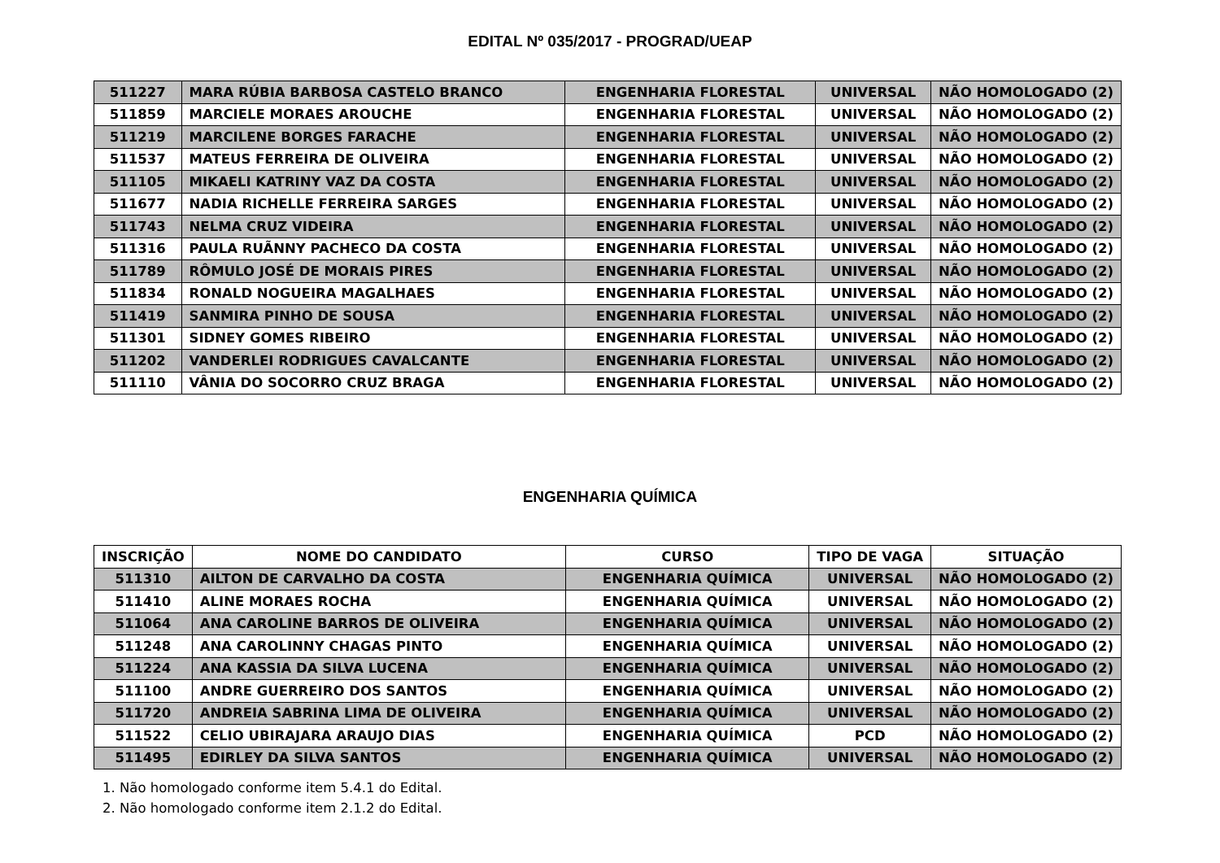EDITAL Nº 035/2017 - PROGRAD/UEAP
| 511227 | MARA RÚBIA BARBOSA CASTELO BRANCO | ENGENHARIA FLORESTAL | UNIVERSAL | NÃO HOMOLOGADO (2) |
| 511859 | MARCIELE MORAES AROUCHE | ENGENHARIA FLORESTAL | UNIVERSAL | NÃO HOMOLOGADO (2) |
| 511219 | MARCILENE BORGES FARACHE | ENGENHARIA FLORESTAL | UNIVERSAL | NÃO HOMOLOGADO (2) |
| 511537 | MATEUS FERREIRA DE OLIVEIRA | ENGENHARIA FLORESTAL | UNIVERSAL | NÃO HOMOLOGADO (2) |
| 511105 | MIKAELI KATRINY VAZ DA COSTA | ENGENHARIA FLORESTAL | UNIVERSAL | NÃO HOMOLOGADO (2) |
| 511677 | NADIA RICHELLE FERREIRA SARGES | ENGENHARIA FLORESTAL | UNIVERSAL | NÃO HOMOLOGADO (2) |
| 511743 | NELMA CRUZ VIDEIRA | ENGENHARIA FLORESTAL | UNIVERSAL | NÃO HOMOLOGADO (2) |
| 511316 | PAULA RUÃNNY PACHECO DA COSTA | ENGENHARIA FLORESTAL | UNIVERSAL | NÃO HOMOLOGADO (2) |
| 511789 | RÔMULO JOSÉ DE MORAIS PIRES | ENGENHARIA FLORESTAL | UNIVERSAL | NÃO HOMOLOGADO (2) |
| 511834 | RONALD NOGUEIRA MAGALHAES | ENGENHARIA FLORESTAL | UNIVERSAL | NÃO HOMOLOGADO (2) |
| 511419 | SANMIRA PINHO DE SOUSA | ENGENHARIA FLORESTAL | UNIVERSAL | NÃO HOMOLOGADO (2) |
| 511301 | SIDNEY GOMES RIBEIRO | ENGENHARIA FLORESTAL | UNIVERSAL | NÃO HOMOLOGADO (2) |
| 511202 | VANDERLEI RODRIGUES CAVALCANTE | ENGENHARIA FLORESTAL | UNIVERSAL | NÃO HOMOLOGADO (2) |
| 511110 | VÂNIA DO SOCORRO CRUZ BRAGA | ENGENHARIA FLORESTAL | UNIVERSAL | NÃO HOMOLOGADO (2) |
ENGENHARIA QUÍMICA
| INSCRIÇÃO | NOME DO CANDIDATO | CURSO | TIPO DE VAGA | SITUAÇÃO |
| --- | --- | --- | --- | --- |
| 511310 | AILTON DE CARVALHO DA COSTA | ENGENHARIA QUÍMICA | UNIVERSAL | NÃO HOMOLOGADO (2) |
| 511410 | ALINE MORAES ROCHA | ENGENHARIA QUÍMICA | UNIVERSAL | NÃO HOMOLOGADO (2) |
| 511064 | ANA CAROLINE BARROS DE OLIVEIRA | ENGENHARIA QUÍMICA | UNIVERSAL | NÃO HOMOLOGADO (2) |
| 511248 | ANA CAROLINNY CHAGAS PINTO | ENGENHARIA QUÍMICA | UNIVERSAL | NÃO HOMOLOGADO (2) |
| 511224 | ANA KASSIA DA SILVA LUCENA | ENGENHARIA QUÍMICA | UNIVERSAL | NÃO HOMOLOGADO (2) |
| 511100 | ANDRE GUERREIRO DOS SANTOS | ENGENHARIA QUÍMICA | UNIVERSAL | NÃO HOMOLOGADO (2) |
| 511720 | ANDREIA SABRINA LIMA DE OLIVEIRA | ENGENHARIA QUÍMICA | UNIVERSAL | NÃO HOMOLOGADO (2) |
| 511522 | CELIO UBIRAJARA ARAUJO DIAS | ENGENHARIA QUÍMICA | PCD | NÃO HOMOLOGADO (2) |
| 511495 | EDIRLEY DA SILVA SANTOS | ENGENHARIA QUÍMICA | UNIVERSAL | NÃO HOMOLOGADO (2) |
1. Não homologado conforme item 5.4.1 do Edital.
2. Não homologado conforme item 2.1.2 do Edital.